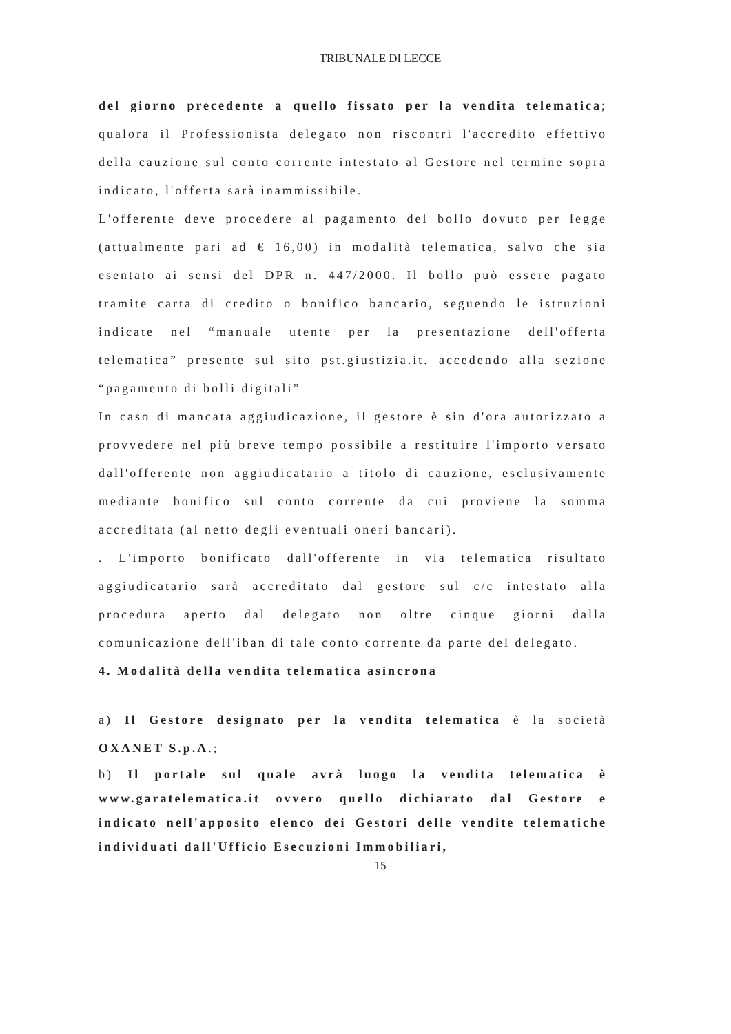TRIBUNALE DI LECCE
del giorno precedente a quello fissato per la vendita telematica; qualora il Professionista delegato non riscontri l'accredito effettivo della cauzione sul conto corrente intestato al Gestore nel termine sopra indicato, l'offerta sarà inammissibile.
L'offerente deve procedere al pagamento del bollo dovuto per legge (attualmente pari ad € 16,00) in modalità telematica, salvo che sia esentato ai sensi del DPR n. 447/2000. Il bollo può essere pagato tramite carta di credito o bonifico bancario, seguendo le istruzioni indicate nel “manuale utente per la presentazione dell'offerta telematica” presente sul sito pst.giustizia.it. accedendo alla sezione “pagamento di bolli digitali”
In caso di mancata aggiudicazione, il gestore è sin d'ora autorizzato a provvedere nel più breve tempo possibile a restituire l'importo versato dall'offerente non aggiudicatario a titolo di cauzione, esclusivamente mediante bonifico sul conto corrente da cui proviene la somma accreditata (al netto degli eventuali oneri bancari).
. L'importo bonificato dall'offerente in via telematica risultato aggiudicatario sarà accreditato dal gestore sul c/c intestato alla procedura aperto dal delegato non oltre cinque giorni dalla comunicazione dell'iban di tale conto corrente da parte del delegato.
4. Modalità della vendita telematica asincrona
a) Il Gestore designato per la vendita telematica è la società OXANET S.p.A.;
b) Il portale sul quale avrà luogo la vendita telematica è www.garatelematica.it ovvero quello dichiarato dal Gestore e indicato nell'apposito elenco dei Gestori delle vendite telematiche individuati dall'Ufficio Esecuzioni Immobiliari,
15